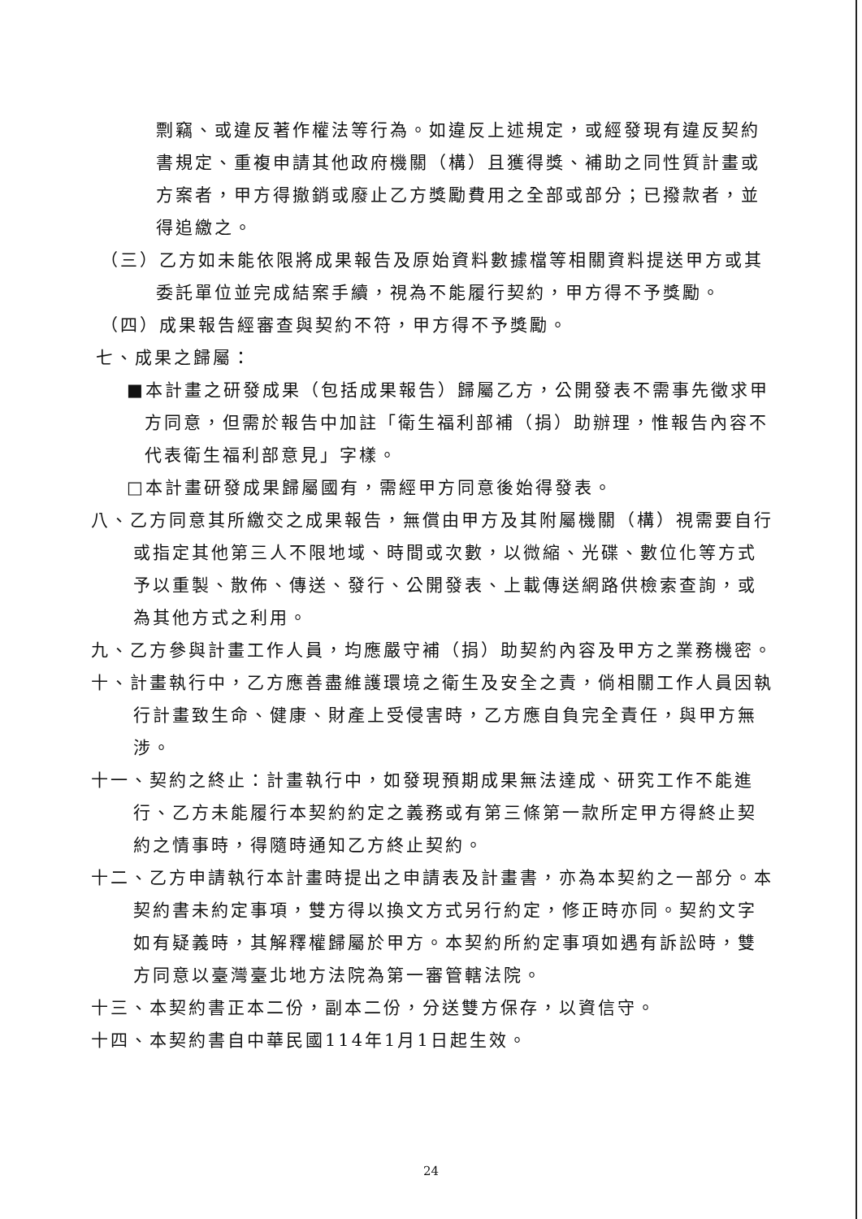剽竊、或違反著作權法等行為。如違反上述規定，或經發現有違反契約書規定、重複申請其他政府機關（構）且獲得獎、補助之同性質計畫或方案者，甲方得撤銷或廢止乙方獎勵費用之全部或部分；已撥款者，並得追繳之。
（三）乙方如未能依限將成果報告及原始資料數據檔等相關資料提送甲方或其委託單位並完成結案手續，視為不能履行契約，甲方得不予獎勵。
（四）成果報告經審查與契約不符，甲方得不予獎勵。
七、成果之歸屬：
■本計畫之研發成果（包括成果報告）歸屬乙方，公開發表不需事先徵求甲方同意，但需於報告中加註「衛生福利部補（捐）助辦理，惟報告內容不代表衛生福利部意見」字樣。
□本計畫研發成果歸屬國有，需經甲方同意後始得發表。
八、乙方同意其所繳交之成果報告，無償由甲方及其附屬機關（構）視需要自行或指定其他第三人不限地域、時間或次數，以微縮、光碟、數位化等方式予以重製、散佈、傳送、發行、公開發表、上載傳送網路供檢索查詢，或為其他方式之利用。
九、乙方參與計畫工作人員，均應嚴守補（捐）助契約內容及甲方之業務機密。
十、計畫執行中，乙方應善盡維護環境之衛生及安全之責，倘相關工作人員因執行計畫致生命、健康、財產上受侵害時，乙方應自負完全責任，與甲方無涉。
十一、契約之終止：計畫執行中，如發現預期成果無法達成、研究工作不能進行、乙方未能履行本契約約定之義務或有第三條第一款所定甲方得終止契約之情事時，得隨時通知乙方終止契約。
十二、乙方申請執行本計畫時提出之申請表及計畫書，亦為本契約之一部分。本契約書未約定事項，雙方得以換文方式另行約定，修正時亦同。契約文字如有疑義時，其解釋權歸屬於甲方。本契約所約定事項如遇有訴訟時，雙方同意以臺灣臺北地方法院為第一審管轄法院。
十三、本契約書正本二份，副本二份，分送雙方保存，以資信守。
十四、本契約書自中華民國114年1月1日起生效。
24